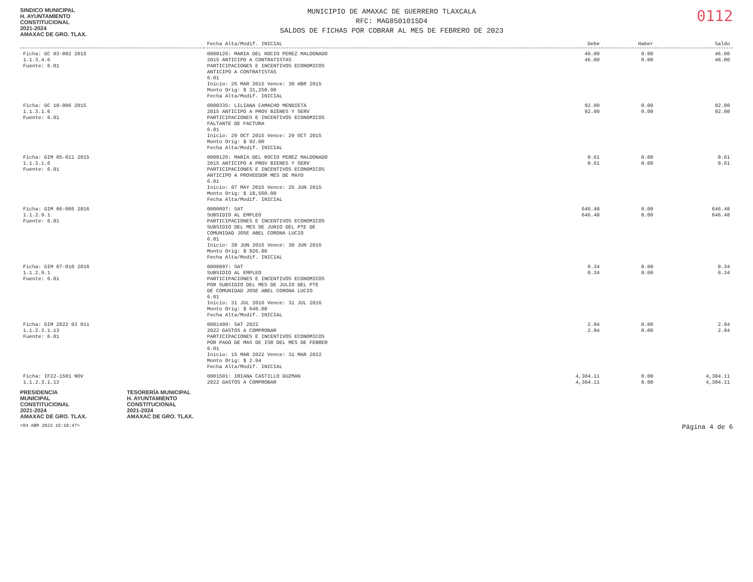SINDICO MUNICIPAL
H. AYUNTAMIENTO
CONSTITUCIONAL
2021-2024
AMAXAC DE GRO. TLAX.
MUNICIPIO DE AMAXAC DE GUERRERO TLAXCALA
RFC: MAG850101SD4
SALDOS DE FICHAS POR COBRAR AL MES DE FEBRERO DE 2023
0112
| | Fecha Alta/Modif. INICIAL | Debe | Haber | Saldo |
| --- | --- | --- | --- | --- |
| Ficha: GC 03-002 2015 1.1.3.4.6 Fuente: 6.01 | 0000126: MARIA DEL ROCIO PEREZ MALDONADO 2015 ANTICIPO A CONTRATISTAS PARTICIPACIONES E INCENTIVOS ECONOMICOS ANTICIPO A CONTRATISTAS 6.01 Inicio: 26 MAR 2015 Vence: 30 ABR 2015 Monto Orig: $ 31,250.00 Fecha Alta/Modif. INICIAL | 46.00 46.00 | 0.00 0.00 | 46.00 46.00 |
| Ficha: GC 10-006 2015 1.1.3.1.6 Fuente: 6.01 | 0000335: LILIANA CAMACHO MENDIETA 2015 ANTICIPO A PROV BIENES Y SERV PARTICIPACIONES E INCENTIVOS ECONOMICOS FALTANTE DE FACTURA 6.01 Inicio: 29 OCT 2015 Vence: 29 OCT 2015 Monto Orig: $ 92.00 Fecha Alta/Modif. INICIAL | 92.00 92.00 | 0.00 0.00 | 92.00 92.00 |
| Ficha: GIM 05-011 2015 1.1.3.1.6 Fuente: 6.01 | 0000126: MARIA DEL ROCIO PEREZ MALDONADO 2015 ANTICIPO A PROV BIENES Y SERV PARTICIPACIONES E INCENTIVOS ECONOMICOS ANTICIPO A PROVEEDOR MES DE MAYO 6.01 Inicio: 07 MAY 2015 Vence: 25 JUN 2015 Monto Orig: $ 18,560.00 Fecha Alta/Modif. INICIAL | 0.61 0.61 | 0.00 0.00 | 0.61 0.61 |
| Ficha: GIM 06-005 2016 1.1.2.9.1 Fuente: 6.01 | 0000097: SAT SUBSIDIO AL EMPLEO PARTICIPACIONES E INCENTIVOS ECONOMICOS SUBSIDIO DEL MES DE JUNIO DEL PTE DE COMUNIDAD JOSE ABEL CORONA LUCIO 6.01 Inicio: 30 JUN 2016 Vence: 30 JUN 2016 Monto Orig: $ 926.00 Fecha Alta/Modif. INICIAL | 646.48 646.48 | 0.00 0.00 | 646.48 646.48 |
| Ficha: GIM 07-010 2016 1.1.2.9.1 Fuente: 6.01 | 0000097: SAT SUBSIDIO AL EMPLEO PARTICIPACIONES E INCENTIVOS ECONOMICOS POR SUBSIDIO DEL MES DE JULIO DEL PTE DE COMUNIDAD JOSE ABEL CORONA LUCIO 6.01 Inicio: 31 JUL 2016 Vence: 31 JUL 2016 Monto Orig: $ 646.00 Fecha Alta/Modif. INICIAL | 0.34 0.34 | 0.00 0.00 | 0.34 0.34 |
| Ficha: GIM 2022 03 011 1.1.2.3.1.13 Fuente: 6.01 | 0001499: SAT 2022 2022 GASTOS A COMPROBAR PARTICIPACIONES E INCENTIVOS ECONOMICOS POR PAGO DE MAS DE ISR DEL MES DE FEBRER 6.01 Inicio: 15 MAR 2022 Vence: 31 MAR 2022 Monto Orig: $ 2.94 Fecha Alta/Modif. INICIAL | 2.94 2.94 | 0.00 0.00 | 2.94 2.94 |
| Ficha: IF22-1501 NOV 1.1.2.3.1.13 | 0001501: IRIANA CASTILLO GUZMAN 2022 GASTOS A COMPROBAR | 4,304.11 4,304.11 | 0.00 0.00 | 4,304.11 4,304.11 |
PRESIDENCIA
MUNICIPAL
CONSTITUCIONAL
2021-2024
AMAXAC DE GRO. TLAX.
TESORERÍA MUNICIPAL
H. AYUNTAMIENTO
CONSTITUCIONAL
2021-2024
AMAXAC DE GRO. TLAX.
<04 ABR 2023 15:18:47> Página 4 de 6